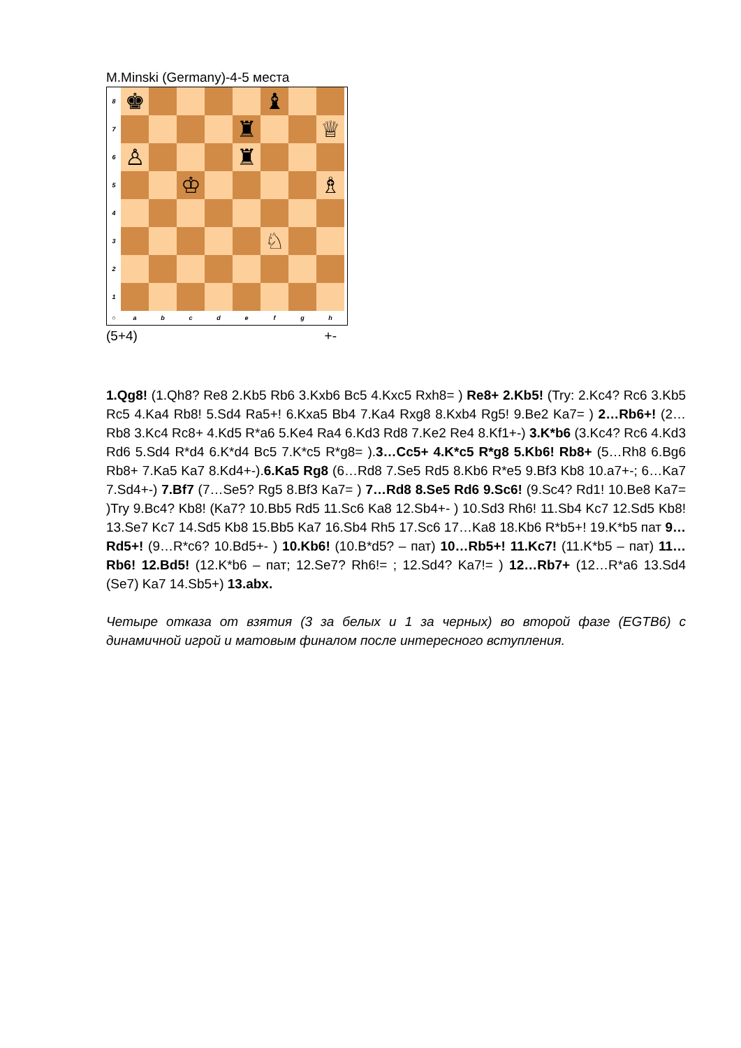M.Minski (Germany)-4-5 места
8
♚
♝
7
♜
♕
6
♙
♜
5
♔
♗
4
3
♘
2
1
○ abcdefgh
(5+4) +-
1.Qg8! (1.Qh8? Re8 2.Kb5 Rb6 3.Kxb6 Bc5 4.Kxc5 Rxh8= ) Re8+ 2.Kb5! (Try: 2.Kc4? Rc6 3.Kb5 Rc5 4.Ka4 Rb8! 5.Sd4 Ra5+! 6.Kxa5 Bb4 7.Ka4 Rxg8 8.Kxb4 Rg5! 9.Be2 Ka7= ) 2…Rb6+! (2…Rb8 3.Kc4 Rc8+ 4.Kd5 R*a6 5.Ke4 Ra4 6.Kd3 Rd8 7.Ke2 Re4 8.Kf1+-) 3.K*b6 (3.Kc4? Rc6 4.Kd3 Rd6 5.Sd4 R*d4 6.K*d4 Bc5 7.K*c5 R*g8= ).3…Cc5+ 4.K*c5 R*g8 5.Kb6! Rb8+ (5…Rh8 6.Bg6 Rb8+ 7.Ka5 Ka7 8.Kd4+-).6.Ka5 Rg8 (6…Rd8 7.Se5 Rd5 8.Kb6 R*e5 9.Bf3 Kb8 10.a7+-; 6…Ka7 7.Sd4+-) 7.Bf7 (7…Se5? Rg5 8.Bf3 Ka7= ) 7…Rd8 8.Se5 Rd6 9.Sc6! (9.Sc4? Rd1! 10.Be8 Ka7= )Try 9.Bc4? Kb8! (Ka7? 10.Bb5 Rd5 11.Sc6 Ka8 12.Sb4+- ) 10.Sd3 Rh6! 11.Sb4 Kc7 12.Sd5 Kb8! 13.Se7 Kc7 14.Sd5 Kb8 15.Bb5 Ka7 16.Sb4 Rh5 17.Sc6 17…Ka8 18.Kb6 R*b5+! 19.K*b5 пат 9…Rd5+! (9…R*c6? 10.Bd5+- ) 10.Kb6! (10.B*d5? – пат) 10…Rb5+! 11.Kc7! (11.K*b5 – пат) 11…Rb6! 12.Bd5! (12.K*b6 – пат; 12.Se7? Rh6!= ; 12.Sd4? Ka7!= ) 12…Rb7+ (12…R*a6 13.Sd4 (Se7) Ka7 14.Sb5+) 13.abx.
Четыре отказа от взятия (3 за белых и 1 за черных) во второй фазе (EGTB6) с динамичной игрой и матовым финалом после интересного вступления.